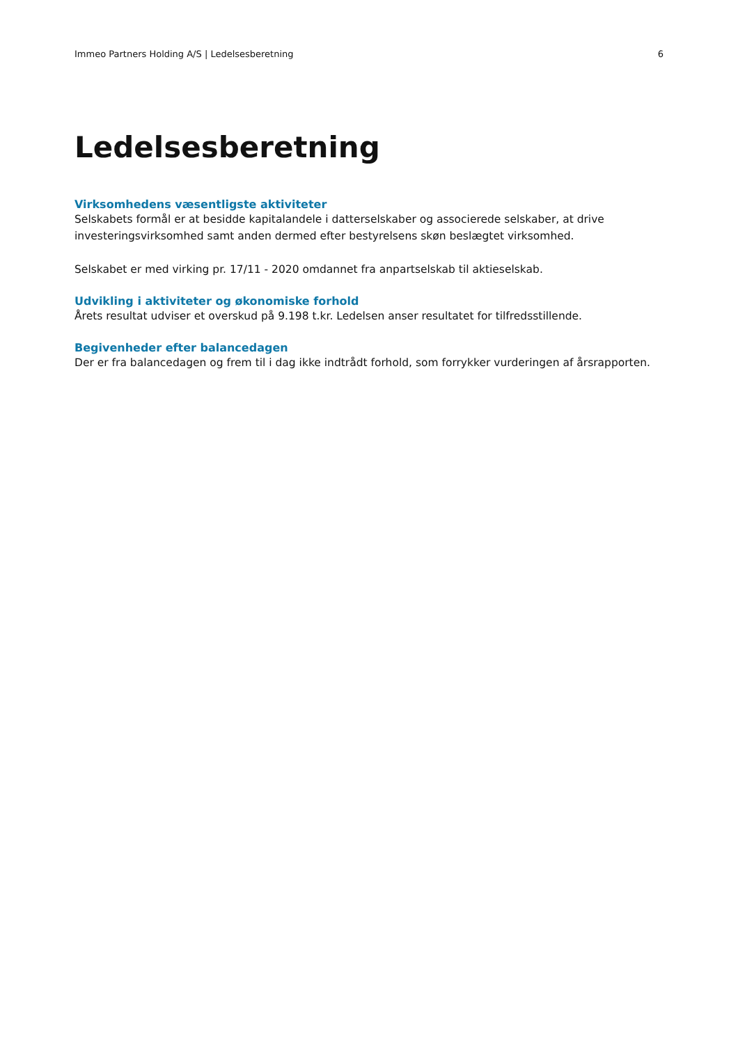Immeo Partners Holding A/S | Ledelsesberetning 6
Ledelsesberetning
Virksomhedens væsentligste aktiviteter
Selskabets formål er at besidde kapitalandele i datterselskaber og associerede selskaber, at drive investeringsvirksomhed samt anden dermed efter bestyrelsens skøn beslægtet virksomhed.
Selskabet er med virking pr. 17/11 - 2020 omdannet fra anpartselskab til aktieselskab.
Udvikling i aktiviteter og økonomiske forhold
Årets resultat udviser et overskud på 9.198 t.kr. Ledelsen anser resultatet for tilfredsstillende.
Begivenheder efter balancedagen
Der er fra balancedagen og frem til i dag ikke indtrådt forhold, som forrykker vurderingen af årsrapporten.